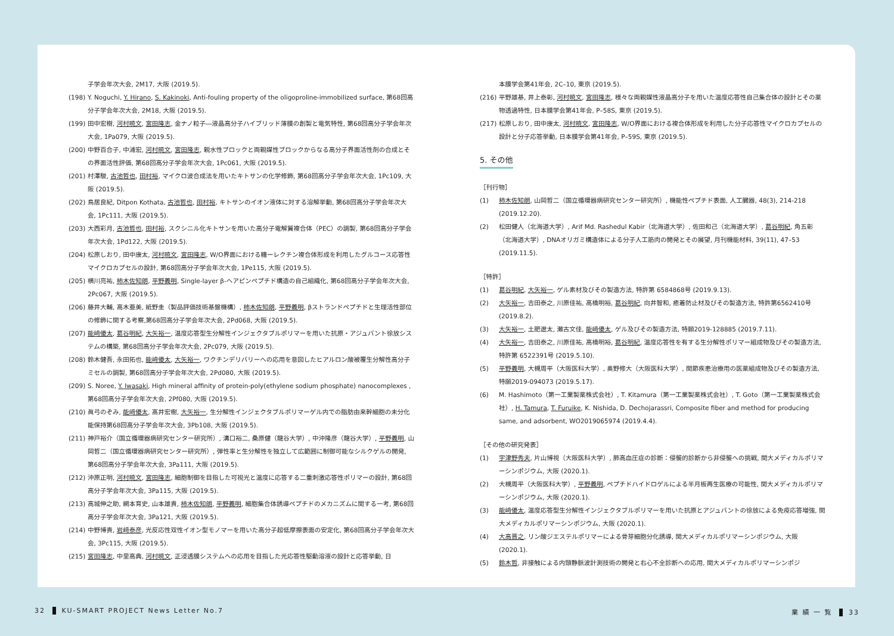子学会年次大会, 2M17, 大阪 (2019.5).
(198) Y. Noguchi, Y. Hirano, S. Kakinoki, Anti-fouling property of the oligoproline-immobilized surface, 第68回高分子学会年次大会, 2M18, 大阪 (2019.5).
(199) 田中宏樹, 河村暁文, 宮田隆志, 金ナノ粒子―液晶高分子ハイブリッド薄膜の創製と電気特性, 第68回高分子学会年次大会, 1Pa079, 大阪 (2019.5).
(200) 中野百合子, 中浦宏, 河村暁文, 宮田隆志, 親水性ブロックと両親媒性ブロックからなる高分子界面活性剤の合成とその界面活性評価, 第68回高分子学会年次大会, 1Pc061, 大阪 (2019.5).
(201) 村澤駿, 古池哲也, 田村裕, マイクロ波合成法を用いたキトサンの化学修飾, 第68回高分子学会年次大会, 1Pc109, 大阪 (2019.5).
(202) 鳥居良紀, Ditpon Kothata, 古池哲也, 田村裕, キトサンのイオン液体に対する溶解挙動, 第68回高分子学会年次大会, 1Pc111, 大阪 (2019.5).
(203) 大西彩月, 古池哲也, 田村裕, スクシニル化キトサンを用いた高分子電解質複合体（PEC）の調製, 第68回高分子学会年次大会, 1Pd122, 大阪 (2019.5).
(204) 松原しおり, 田中康太, 河村暁文, 宮田隆志, W/O界面における糖ーレクチン複合体形成を利用したグルコース応答性マイクロカプセルの設計, 第68回高分子学会年次大会, 1Pe115, 大阪 (2019.5).
(205) 横川亮祐, 柿木佐知朗, 平野義明, Single-layer β-ヘアピンペプチド構造の自己組織化, 第68回高分子学会年次大会, 2Pc067, 大阪 (2019.5).
(206) 藤井大輔, 高木亜美, 紙野圭（製品評価技術基盤機構）, 柿木佐知朗, 平野義明, βストランドペプチドと生理活性部位の修飾に関する考察,第68回高分子学会年次大会, 2Pd068, 大阪 (2019.5).
(207) 能﨑優太, 葛谷明紀, 大矢裕一, 温度応答型生分解性インジェクタブルポリマーを用いた抗原・アジュバント徐放システムの構築, 第68回高分子学会年次大会, 2Pc079, 大阪 (2019.5).
(208) 鈴木健吾, 永田拓也, 能﨑優太, 大矢裕一, ワクチンデリバリーへの応用を意図したヒアルロン酸被覆生分解性高分子ミセルの調製, 第68回高分子学会年次大会, 2Pd080, 大阪 (2019.5).
(209) S. Noree, Y. Iwasaki, High mineral affinity of protein-poly(ethylene sodium phosphate) nanocomplexes , 第68回高分子学会年次大会, 2Pf080, 大阪 (2019.5).
(210) 眞弓のぞみ, 能﨑優太, 髙井宏樹, 大矢裕一, 生分解性インジェクタブルポリマーゲル内での脂肪由来幹細胞の未分化能保持第68回高分子学会年次大会, 3Pb108, 大阪 (2019.5).
(211) 神戸裕介（国立循環器病研究センター研究所）, 溝口裕二, 桑原健（龍谷大学）, 中沖隆彦（龍谷大学）, 平野義明, 山岡哲二（国立循環器病研究センター研究所）, 弾性率と生分解性を独立して広範囲に制御可能なシルクゲルの開発, 第68回高分子学会年次大会, 3Pa111, 大阪 (2019.5).
(212) 沖原正明, 河村暁文, 宮田隆志, 細胞制御を目指した可視光と温度に応答する二重刺激応答性ポリマーの設計, 第68回高分子学会年次大会, 3Pa115, 大阪 (2019.5).
(213) 高城伸之助, 網本育史, 山本雄貴, 柿木佐知朗, 平野義明, 細胞集合体誘導ペプチドのメカニズムに関する一考, 第68回高分子学会年次大会, 3Pa121, 大阪 (2019.5).
(214) 中野博貴, 岩﨑泰彦, 光反応性双性イオン型モノマーを用いた高分子超低摩擦表面の安定化, 第68回高分子学会年次大会, 3Pc115, 大阪 (2019.5).
(215) 宮田隆志, 中里高典, 河村暁文, 正浸透膜システムへの応用を目指した光応答性駆動溶液の設計と応答挙動, 日
本膜学会第41年会, 2C–10, 東京 (2019.5).
(216) 平野雄基, 井上泰彰, 河村暁文, 宮田隆志, 様々な両親媒性液晶高分子を用いた温度応答性自己集合体の設計とその薬物透過特性, 日本膜学会第41年会, P–58S, 東京 (2019.5).
(217) 松原しおり, 田中康太, 河村暁文, 宮田隆志, W/O界面における複合体形成を利用した分子応答性マイクロカプセルの設計と分子応答挙動, 日本膜学会第41年会, P–59S, 東京 (2019.5).
5. その他
［刊行物］
(1) 柿木佐知朗, 山岡哲二（国立循環器病研究センター研究所）, 機能性ペプチド表面, 人工臓器, 48(3), 214-218 (2019.12.20).
(2) 松田健人（北海道大学）, Arif Md. Rashedul Kabir（北海道大学）, 佐田和己（北海道大学）, 葛谷明紀, 角五彰（北海道大学）, DNAオリガミ構造体による分子人工筋肉の開発とその展望, 月刊機能材料, 39(11), 47–53 (2019.11.5).
［特許］
(1) 葛谷明紀, 大矢裕一, ゲル素材及びその製造方法, 特許第 6584868号 (2019.9.13).
(2) 大矢裕一, 吉田泰之, 川原佳祐, 高橋明裕, 葛谷明紀, 向井智和, 癒着防止材及びその製造方法, 特許第6562410号 (2019.8.2).
(3) 大矢裕一, 土肥遼太, 瀬古文佳, 能﨑優太, ゲル及びその製造方法, 特願2019-128885 (2019.7.11).
(4) 大矢裕一, 吉田泰之, 川原佳祐, 高橋明裕, 葛谷明紀, 温度応答性を有する生分解性ポリマー組成物及びその製造方法, 特許第 6522391号 (2019.5.10).
(5) 平野義明, 大槻周平（大阪医科大学）, 奥野修大（大阪医科大学）, 関節疾患治療用の医薬組成物及びその製造方法, 特願2019-094073 (2019.5.17).
(6) M. Hashimoto（第一工業製薬株式会社）, T. Kitamura（第一工業製薬株式会社）, T. Goto（第一工業製薬株式会社）, H. Tamura, T. Furuike, K. Nishida, D. Dechojarassri, Composite fiber and method for producing same, and adsorbent, WO2019065974 (2019.4.4).
［その他の研究発表］
(1) 宇津野秀夫, 片山博視（大阪医科大学）, 肺高血圧症の診断：侵襲的診断から非侵襲への挑戦, 関大メディカルポリマーシンポジウム, 大阪 (2020.1).
(2) 大槻周平（大阪医科大学）, 平野義明, ペプチドハイドロゲルによる半月板再生医療の可能性, 関大メディカルポリマーシンポジウム, 大阪 (2020.1).
(3) 能﨑優太, 温度応答型生分解性インジェクタブルポリマーを用いた抗原とアジュバントの徐放による免疫応答増強, 関大メディカルポリマーシンポジウム, 大阪 (2020.1).
(4) 大高晋之, リン酸ジエステルポリマーによる骨芽細胞分化誘導, 関大メディカルポリマーシンポジウム, 大阪 (2020.1).
(5) 鈴木哲, 非接触による内頸静脈波計測技術の開発と右心不全診断への応用, 関大メディカルポリマーシンポジ
32 KU-SMART PROJECT News Letter No.7
業 績 一 覧 33